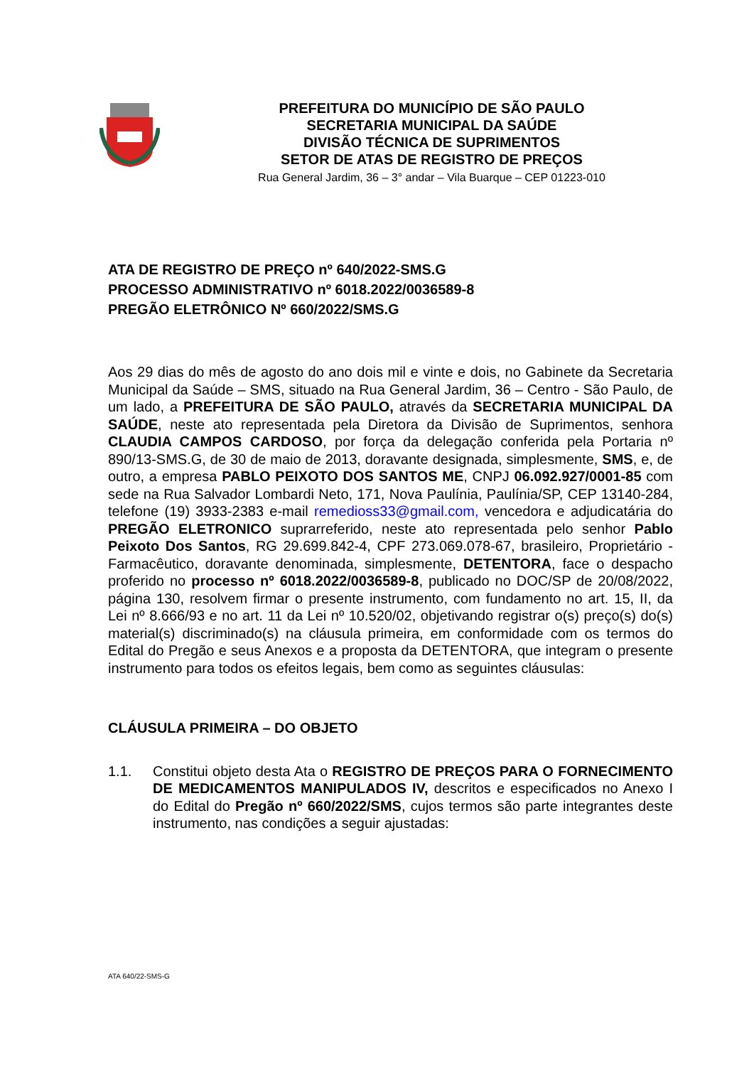PREFEITURA DO MUNICÍPIO DE SÃO PAULO
SECRETARIA MUNICIPAL DA SAÚDE
DIVISÃO TÉCNICA DE SUPRIMENTOS
SETOR DE ATAS DE REGISTRO DE PREÇOS
Rua General Jardim, 36 – 3° andar – Vila Buarque – CEP 01223-010
ATA DE REGISTRO DE PREÇO nº 640/2022-SMS.G
PROCESSO ADMINISTRATIVO nº 6018.2022/0036589-8
PREGÃO ELETRÔNICO Nº 660/2022/SMS.G
Aos 29 dias do mês de agosto do ano dois mil e vinte e dois, no Gabinete da Secretaria Municipal da Saúde – SMS, situado na Rua General Jardim, 36 – Centro - São Paulo, de um lado, a PREFEITURA DE SÃO PAULO, através da SECRETARIA MUNICIPAL DA SAÚDE, neste ato representada pela Diretora da Divisão de Suprimentos, senhora CLAUDIA CAMPOS CARDOSO, por força da delegação conferida pela Portaria nº 890/13-SMS.G, de 30 de maio de 2013, doravante designada, simplesmente, SMS, e, de outro, a empresa PABLO PEIXOTO DOS SANTOS ME, CNPJ 06.092.927/0001-85 com sede na Rua Salvador Lombardi Neto, 171, Nova Paulínia, Paulínia/SP, CEP 13140-284, telefone (19) 3933-2383 e-mail remedioss33@gmail.com, vencedora e adjudicatária do PREGÃO ELETRONICO suprarreferido, neste ato representada pelo senhor Pablo Peixoto Dos Santos, RG 29.699.842-4, CPF 273.069.078-67, brasileiro, Proprietário - Farmacêutico, doravante denominada, simplesmente, DETENTORA, face o despacho proferido no processo nº 6018.2022/0036589-8, publicado no DOC/SP de 20/08/2022, página 130, resolvem firmar o presente instrumento, com fundamento no art. 15, II, da Lei nº 8.666/93 e no art. 11 da Lei nº 10.520/02, objetivando registrar o(s) preço(s) do(s) material(s) discriminado(s) na cláusula primeira, em conformidade com os termos do Edital do Pregão e seus Anexos e a proposta da DETENTORA, que integram o presente instrumento para todos os efeitos legais, bem como as seguintes cláusulas:
CLÁUSULA PRIMEIRA – DO OBJETO
1.1. Constitui objeto desta Ata o REGISTRO DE PREÇOS PARA O FORNECIMENTO DE MEDICAMENTOS MANIPULADOS IV, descritos e especificados no Anexo I do Edital do Pregão nº 660/2022/SMS, cujos termos são parte integrantes deste instrumento, nas condições a seguir ajustadas:
ATA 640/22-SMS-G